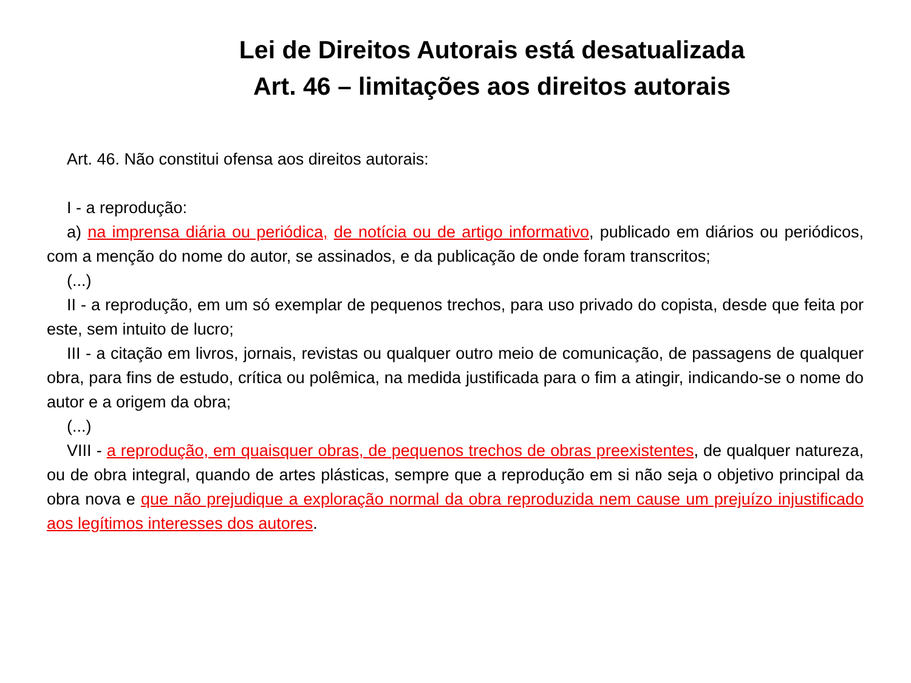Lei de Direitos Autorais está desatualizada
Art. 46 – limitações aos direitos autorais
Art. 46. Não constitui ofensa aos direitos autorais:
I - a reprodução:
a) na imprensa diária ou periódica, de notícia ou de artigo informativo, publicado em diários ou periódicos, com a menção do nome do autor, se assinados, e da publicação de onde foram transcritos;
(...)
II - a reprodução, em um só exemplar de pequenos trechos, para uso privado do copista, desde que feita por este, sem intuito de lucro;
III - a citação em livros, jornais, revistas ou qualquer outro meio de comunicação, de passagens de qualquer obra, para fins de estudo, crítica ou polêmica, na medida justificada para o fim a atingir, indicando-se o nome do autor e a origem da obra;
(...)
VIII - a reprodução, em quaisquer obras, de pequenos trechos de obras preexistentes, de qualquer natureza, ou de obra integral, quando de artes plásticas, sempre que a reprodução em si não seja o objetivo principal da obra nova e que não prejudique a exploração normal da obra reproduzida nem cause um prejuízo injustificado aos legítimos interesses dos autores.